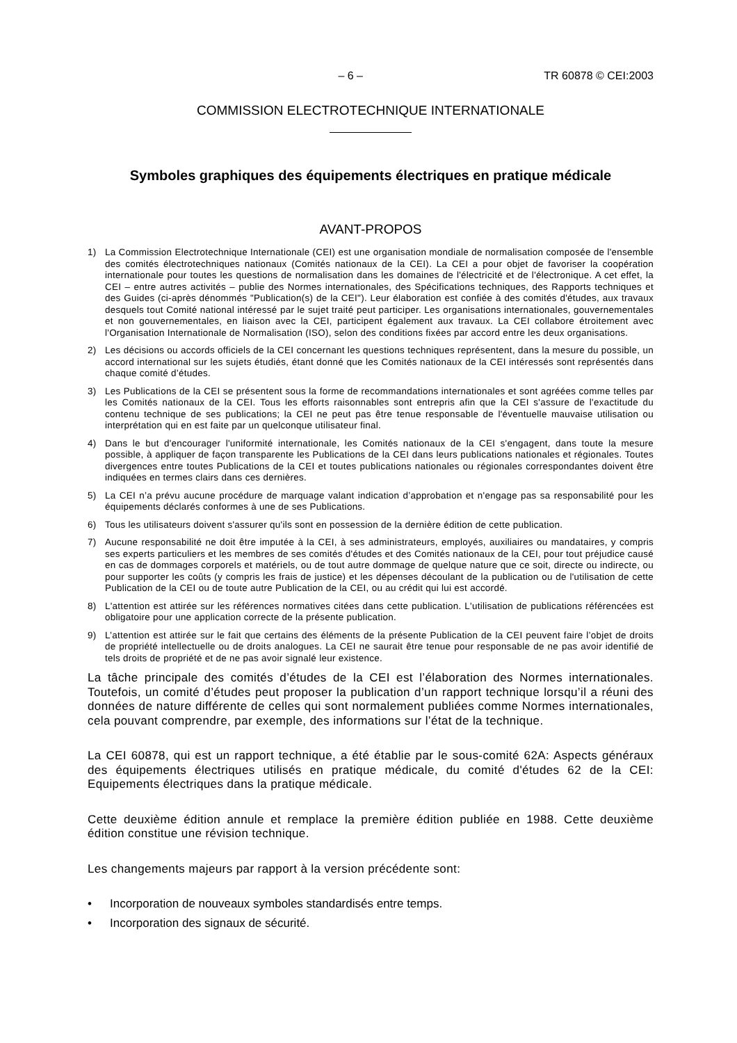– 6 – TR 60878 © CEI:2003
COMMISSION ELECTROTECHNIQUE INTERNATIONALE
Symboles graphiques des équipements électriques en pratique médicale
AVANT-PROPOS
1) La Commission Electrotechnique Internationale (CEI) est une organisation mondiale de normalisation composée de l'ensemble des comités électrotechniques nationaux (Comités nationaux de la CEI). La CEI a pour objet de favoriser la coopération internationale pour toutes les questions de normalisation dans les domaines de l'électricité et de l'électronique. A cet effet, la CEI – entre autres activités – publie des Normes internationales, des Spécifications techniques, des Rapports techniques et des Guides (ci-après dénommés "Publication(s) de la CEI"). Leur élaboration est confiée à des comités d'études, aux travaux desquels tout Comité national intéressé par le sujet traité peut participer. Les organisations internationales, gouvernementales et non gouvernementales, en liaison avec la CEI, participent également aux travaux. La CEI collabore étroitement avec l'Organisation Internationale de Normalisation (ISO), selon des conditions fixées par accord entre les deux organisations.
2) Les décisions ou accords officiels de la CEI concernant les questions techniques représentent, dans la mesure du possible, un accord international sur les sujets étudiés, étant donné que les Comités nationaux de la CEI intéressés sont représentés dans chaque comité d’études.
3) Les Publications de la CEI se présentent sous la forme de recommandations internationales et sont agréées comme telles par les Comités nationaux de la CEI. Tous les efforts raisonnables sont entrepris afin que la CEI s'assure de l'exactitude du contenu technique de ses publications; la CEI ne peut pas être tenue responsable de l'éventuelle mauvaise utilisation ou interprétation qui en est faite par un quelconque utilisateur final.
4) Dans le but d'encourager l'uniformité internationale, les Comités nationaux de la CEI s'engagent, dans toute la mesure possible, à appliquer de façon transparente les Publications de la CEI dans leurs publications nationales et régionales. Toutes divergences entre toutes Publications de la CEI et toutes publications nationales ou régionales correspondantes doivent être indiquées en termes clairs dans ces dernières.
5) La CEI n’a prévu aucune procédure de marquage valant indication d’approbation et n'engage pas sa responsabilité pour les équipements déclarés conformes à une de ses Publications.
6) Tous les utilisateurs doivent s'assurer qu'ils sont en possession de la dernière édition de cette publication.
7) Aucune responsabilité ne doit être imputée à la CEI, à ses administrateurs, employés, auxiliaires ou mandataires, y compris ses experts particuliers et les membres de ses comités d'études et des Comités nationaux de la CEI, pour tout préjudice causé en cas de dommages corporels et matériels, ou de tout autre dommage de quelque nature que ce soit, directe ou indirecte, ou pour supporter les coûts (y compris les frais de justice) et les dépenses découlant de la publication ou de l'utilisation de cette Publication de la CEI ou de toute autre Publication de la CEI, ou au crédit qui lui est accordé.
8) L'attention est attirée sur les références normatives citées dans cette publication. L'utilisation de publications référencées est obligatoire pour une application correcte de la présente publication.
9) L’attention est attirée sur le fait que certains des éléments de la présente Publication de la CEI peuvent faire l’objet de droits de propriété intellectuelle ou de droits analogues. La CEI ne saurait être tenue pour responsable de ne pas avoir identifié de tels droits de propriété et de ne pas avoir signalé leur existence.
La tâche principale des comités d’études de la CEI est l’élaboration des Normes internationales. Toutefois, un comité d’études peut proposer la publication d’un rapport technique lorsqu’il a réuni des données de nature différente de celles qui sont normalement publiées comme Normes internationales, cela pouvant comprendre, par exemple, des informations sur l’état de la technique.
La CEI 60878, qui est un rapport technique, a été établie par le sous-comité 62A: Aspects généraux des équipements électriques utilisés en pratique médicale, du comité d'études 62 de la CEI: Equipements électriques dans la pratique médicale.
Cette deuxième édition annule et remplace la première édition publiée en 1988. Cette deuxième édition constitue une révision technique.
Les changements majeurs par rapport à la version précédente sont:
• Incorporation de nouveaux symboles standardisés entre temps.
• Incorporation des signaux de sécurité.